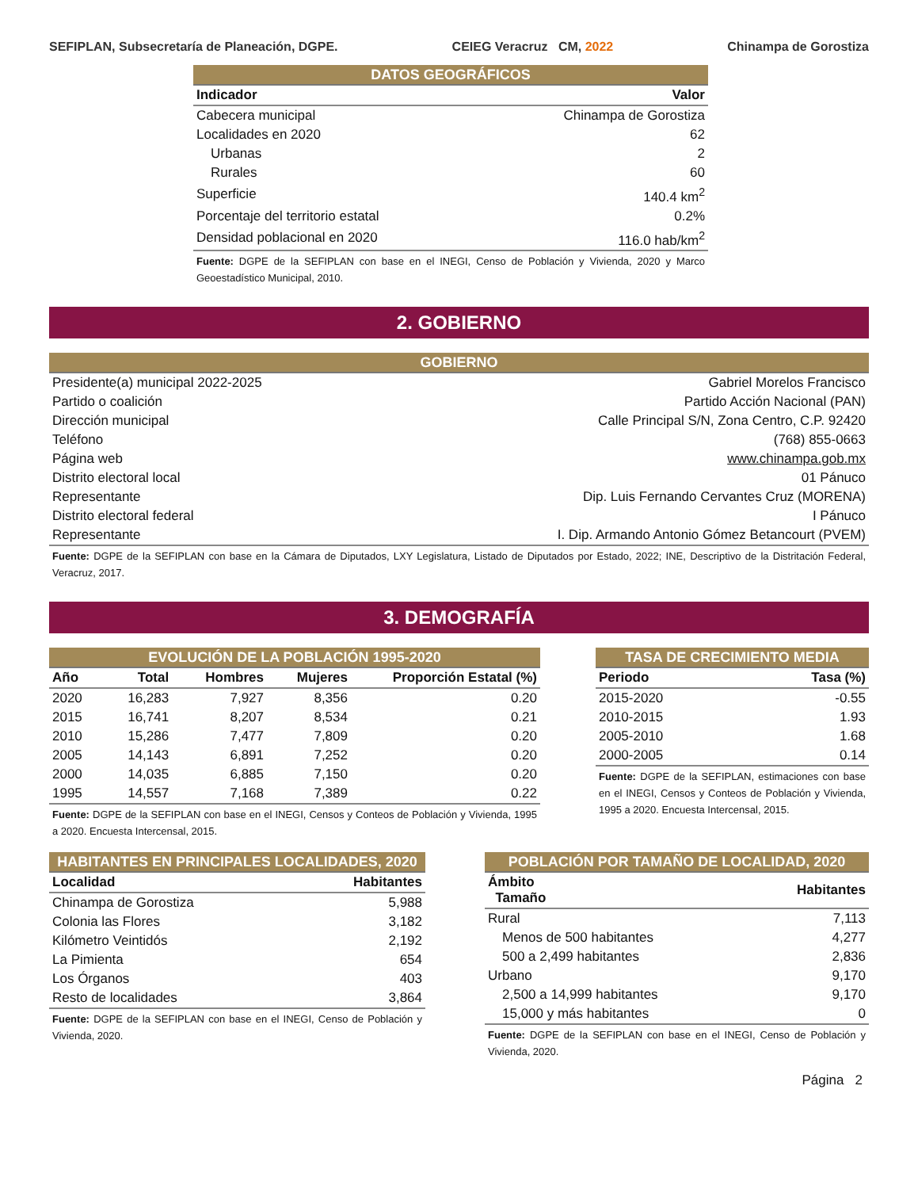SEFIPLAN, Subsecretaría de Planeación, DGPE. CEIEG Veracruz CM, 2022 Chinampa de Gorostiza
| DATOS GEOGRÁFICOS | |
| Indicador | Valor |
| Cabecera municipal | Chinampa de Gorostiza |
| Localidades en 2020 | 62 |
| Urbanas | 2 |
| Rurales | 60 |
| Superficie | 140.4 km<sup>2</sup> |
| Porcentaje del territorio estatal | 0.2% |
| Densidad poblacional en 2020 | 116.0 hab/km<sup>2</sup> |
| Fuente: DGPE de la SEFIPLAN con base en el INEGI, Censo de Población y Vivienda, 2020 y Marco Geoestadístico Municipal, 2010. | |
2. GOBIERNO
| GOBIERNO | |
| Presidente(a) municipal 2022-2025 | Gabriel Morelos Francisco |
| Partido o coalición | Partido Acción Nacional (PAN) |
| Dirección municipal | Calle Principal S/N, Zona Centro, C.P. 92420 |
| Teléfono | (768) 855-0663 |
| Página web | www.chinampa.gob.mx |
| Distrito electoral local | 01 Pánuco |
| Representante | Dip. Luis Fernando Cervantes Cruz (MORENA) |
| Distrito electoral federal | I Pánuco |
| Representante | I. Dip. Armando Antonio Gómez Betancourt (PVEM) |
| Fuente: DGPE de la SEFIPLAN con base en la Cámara de Diputados, LXY Legislatura, Listado de Diputados por Estado, 2022; INE, Descriptivo de la Distritación Federal, Veracruz, 2017. | |
3. DEMOGRAFÍA
| EVOLUCIÓN DE LA POBLACIÓN 1995-2020 | | | | |
| Año | Total | Hombres | Mujeres | Proporción Estatal (%) |
| 2020 | 16,283 | 7,927 | 8,356 | 0.20 |
| 2015 | 16,741 | 8,207 | 8,534 | 0.21 |
| 2010 | 15,286 | 7,477 | 7,809 | 0.20 |
| 2005 | 14,143 | 6,891 | 7,252 | 0.20 |
| 2000 | 14,035 | 6,885 | 7,150 | 0.20 |
| 1995 | 14,557 | 7,168 | 7,389 | 0.22 |
| Fuente: DGPE de la SEFIPLAN con base en el INEGI, Censos y Conteos de Población y Vivienda, 1995 a 2020. Encuesta Intercensal, 2015. | | | | |
| TASA DE CRECIMIENTO MEDIA | |
| Periodo | Tasa (%) |
| 2015-2020 | -0.55 |
| 2010-2015 | 1.93 |
| 2005-2010 | 1.68 |
| 2000-2005 | 0.14 |
| Fuente: DGPE de la SEFIPLAN, estimaciones con base en el INEGI, Censos y Conteos de Población y Vivienda, 1995 a 2020. Encuesta Intercensal, 2015. | |
| HABITANTES EN PRINCIPALES LOCALIDADES, 2020 | |
| Localidad | Habitantes |
| Chinampa de Gorostiza | 5,988 |
| Colonia las Flores | 3,182 |
| Kilómetro Veintidós | 2,192 |
| La Pimienta | 654 |
| Los Órganos | 403 |
| Resto de localidades | 3,864 |
| Fuente: DGPE de la SEFIPLAN con base en el INEGI, Censo de Población y Vivienda, 2020. | |
| POBLACIÓN POR TAMAÑO DE LOCALIDAD, 2020 | |
| Ámbito Tamaño | Habitantes |
| Rural | 7,113 |
| Menos de 500 habitantes | 4,277 |
| 500 a 2,499 habitantes | 2,836 |
| Urbano | 9,170 |
| 2,500 a 14,999 habitantes | 9,170 |
| 15,000 y más habitantes | 0 |
| Fuente: DGPE de la SEFIPLAN con base en el INEGI, Censo de Población y Vivienda, 2020. | |
Página 2